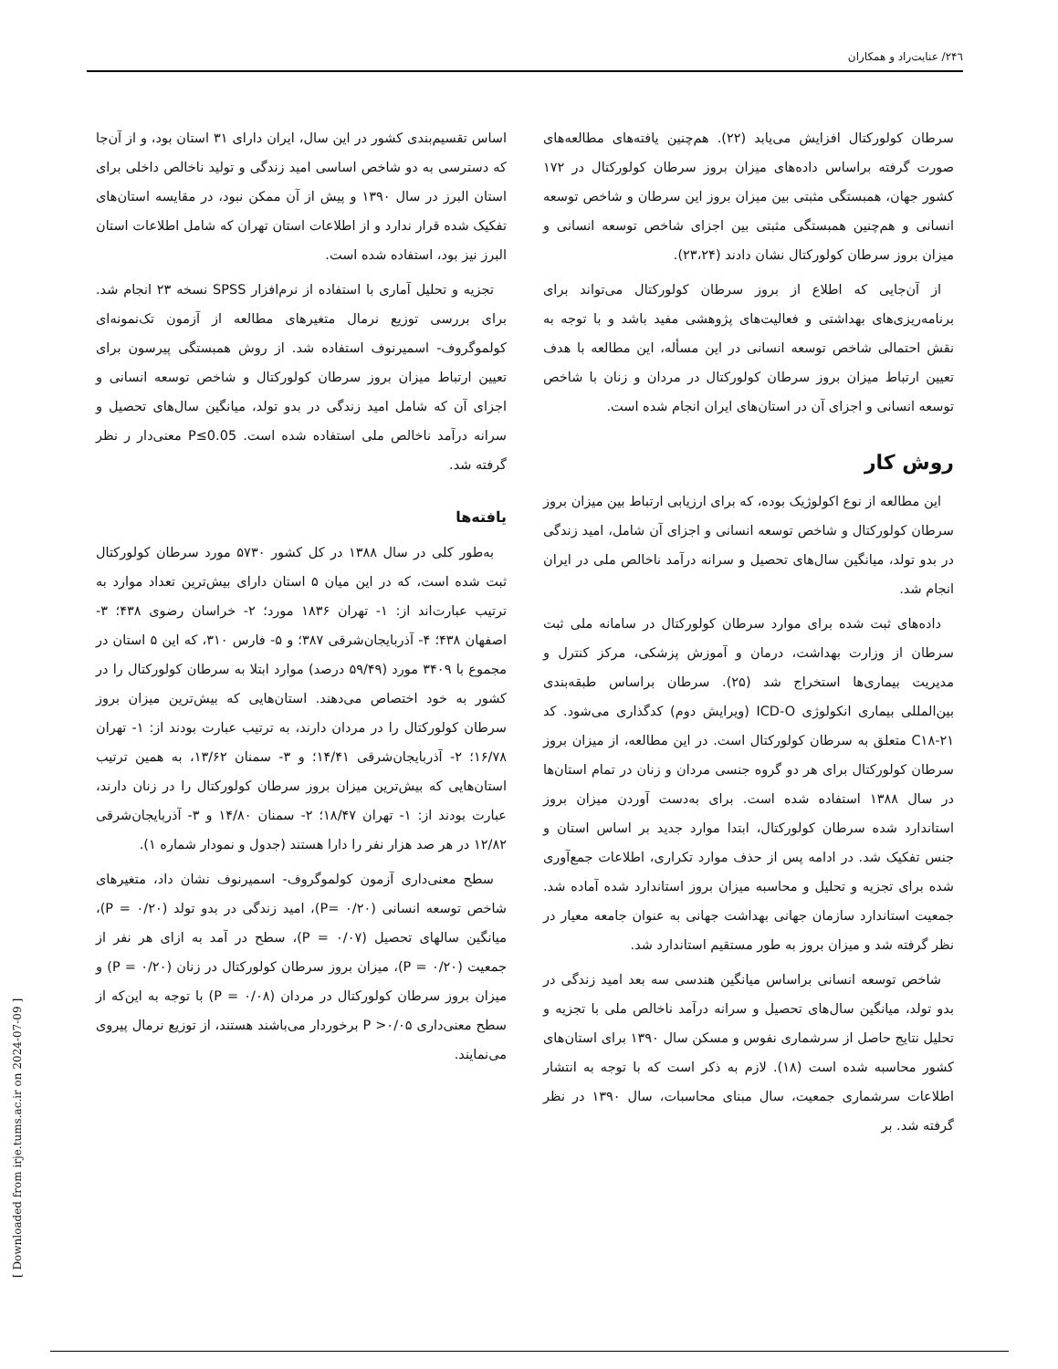۲۴٦/ عنایت‌راد و همکاران
سرطان کولورکتال افزایش می‌یابد (۲۲). هم‌چنین یافته‌های مطالعه‌های صورت گرفته براساس داده‌های میزان بروز سرطان کولورکتال در ۱۷۲ کشور جهان، همبستگی مثبتی بین میزان بروز این سرطان و شاخص توسعه انسانی و هم‌چنین همبستگی مثبتی بین اجزای شاخص توسعه انسانی و میزان بروز سرطان کولورکتال نشان دادند (۲۳،۲۴).
از آن‌جایی که اطلاع از بروز سرطان کولورکتال می‌تواند برای برنامه‌ریزی‌های بهداشتی و فعالیت‌های پژوهشی مفید باشد و با توجه به نقش احتمالی شاخص توسعه انسانی در این مسأله، این مطالعه با هدف تعیین ارتباط میزان بروز سرطان کولورکتال در مردان و زنان با شاخص توسعه انسانی و اجزای آن در استان‌های ایران انجام شده است.
روش کار
این مطالعه از نوع اکولوژیک بوده، که برای ارزیابی ارتباط بین میزان بروز سرطان کولورکتال و شاخص توسعه انسانی و اجزای آن شامل، امید زندگی در بدو تولد، میانگین سال‌های تحصیل و سرانه درآمد ناخالص ملی در ایران انجام شد.
داده‌های ثبت شده برای موارد سرطان کولورکتال در سامانه ملی ثبت سرطان از وزارت بهداشت، درمان و آموزش پزشکی، مرکز کنترل و مدیریت بیماری‌ها استخراج شد (۲۵). سرطان براساس طبقه‌بندی بین‌المللی بیماری انکولوژی ICD-O (ویرایش دوم) کدگذاری می‌شود. کد C۱۸-۲۱ متعلق به سرطان کولورکتال است. در این مطالعه، از میزان بروز سرطان کولورکتال برای هر دو گروه جنسی مردان و زنان در تمام استان‌ها در سال ۱۳۸۸ استفاده شده است. برای به‌دست آوردن میزان بروز استاندارد شده سرطان کولورکتال، ابتدا موارد جدید بر اساس استان و جنس تفکیک شد. در ادامه پس از حذف موارد تکراری، اطلاعات جمع‌آوری شده برای تجزیه و تحلیل و محاسبه میزان بروز استاندارد شده آماده شد. جمعیت استاندارد سازمان جهانی بهداشت جهانی به عنوان جامعه معیار در نظر گرفته شد و میزان بروز به طور مستقیم استاندارد شد.
شاخص توسعه انسانی براساس میانگین هندسی سه بعد امید زندگی در بدو تولد، میانگین سال‌های تحصیل و سرانه درآمد ناخالص ملی با تجزیه و تحلیل نتایج حاصل از سرشماری نفوس و مسکن سال ۱۳۹۰ برای استان‌های کشور محاسبه شده است (۱۸). لازم به ذکر است که با توجه به انتشار اطلاعات سرشماری جمعیت، سال مبنای محاسبات، سال ۱۳۹۰ در نظر گرفته شد. بر
اساس تقسیم‌بندی کشور در این سال، ایران دارای ۳۱ استان بود، و از آن‌جا که دسترسی به دو شاخص اساسی امید زندگی و تولید ناخالص داخلی برای استان البرز در سال ۱۳۹۰ و پیش از آن ممکن نبود، در مقایسه استان‌های تفکیک شده قرار ندارد و از اطلاعات استان تهران که شامل اطلاعات استان البرز نیز بود، استفاده شده است.
تجزیه و تحلیل آماری با استفاده از نرم‌افزار SPSS نسخه ۲۳ انجام شد. برای بررسی توزیع نرمال متغیرهای مطالعه از آزمون تک‌نمونه‌ای کولموگروف- اسمیرنوف استفاده شد. از روش همبستگی پیرسون برای تعیین ارتباط میزان بروز سرطان کولورکتال و شاخص توسعه انسانی و اجزای آن که شامل امید زندگی در بدو تولد، میانگین سال‌های تحصیل و سرانه درآمد ناخالص ملی استفاده شده است. P≤0.05 معنی‌دار ر نظر گرفته شد.
یافته‌ها
به‌طور کلی در سال ۱۳۸۸ در کل کشور ۵۷۳۰ مورد سرطان کولورکتال ثبت شده است، که در این میان ۵ استان دارای بیش‌ترین تعداد موارد به ترتیب عبارت‌اند از: ۱- تهران ۱۸۳۶ مورد؛ ۲- خراسان رضوی ۴۳۸؛ ۳- اصفهان ۴۳۸؛ ۴- آذربایجان‌شرقی ۳۸۷؛ و ۵- فارس ۳۱۰، که این ۵ استان در مجموع با ۳۴۰۹ مورد (۵۹/۴۹ درصد) موارد ابتلا به سرطان کولورکتال را در کشور به خود اختصاص می‌دهند. استان‌هایی که بیش‌ترین میزان بروز سرطان کولورکتال را در مردان دارند، به ترتیب عبارت بودند از: ۱- تهران ۱۶/۷۸؛ ۲- آذربایجان‌شرقی ۱۴/۴۱؛ و ۳- سمنان ۱۳/۶۲، به همین ترتیب استان‌هایی که بیش‌ترین میزان بروز سرطان کولورکتال را در زنان دارند، عبارت بودند از: ۱- تهران ۱۸/۴۷؛ ۲- سمنان ۱۴/۸۰ و ۳- آذربایجان‌شرقی ۱۲/۸۲ در هر صد هزار نفر را دارا هستند (جدول و نمودار شماره ۱).
سطح معنی‌داری آزمون کولموگروف- اسمیرنوف نشان داد، متغیرهای شاخص توسعه انسانی (P= ۰/۲۰)، امید زندگی در بدو تولد (P = ۰/۲۰)، میانگین سالهای تحصیل (P = ۰/۰۷)، سطح در آمد به ازای هر نفر از جمعیت (P = ۰/۲۰)، میزان بروز سرطان کولورکتال در زنان (P = ۰/۲۰) و میزان بروز سرطان کولورکتال در مردان (P = ۰/۰۸) با توجه به این‌که از سطح معنی‌داری P >۰/۰۵ برخوردار می‌باشند هستند، از توزیع نرمال پیروی می‌نمایند.
[ Downloaded from irje.tums.ac.ir on 2024-07-09 ]